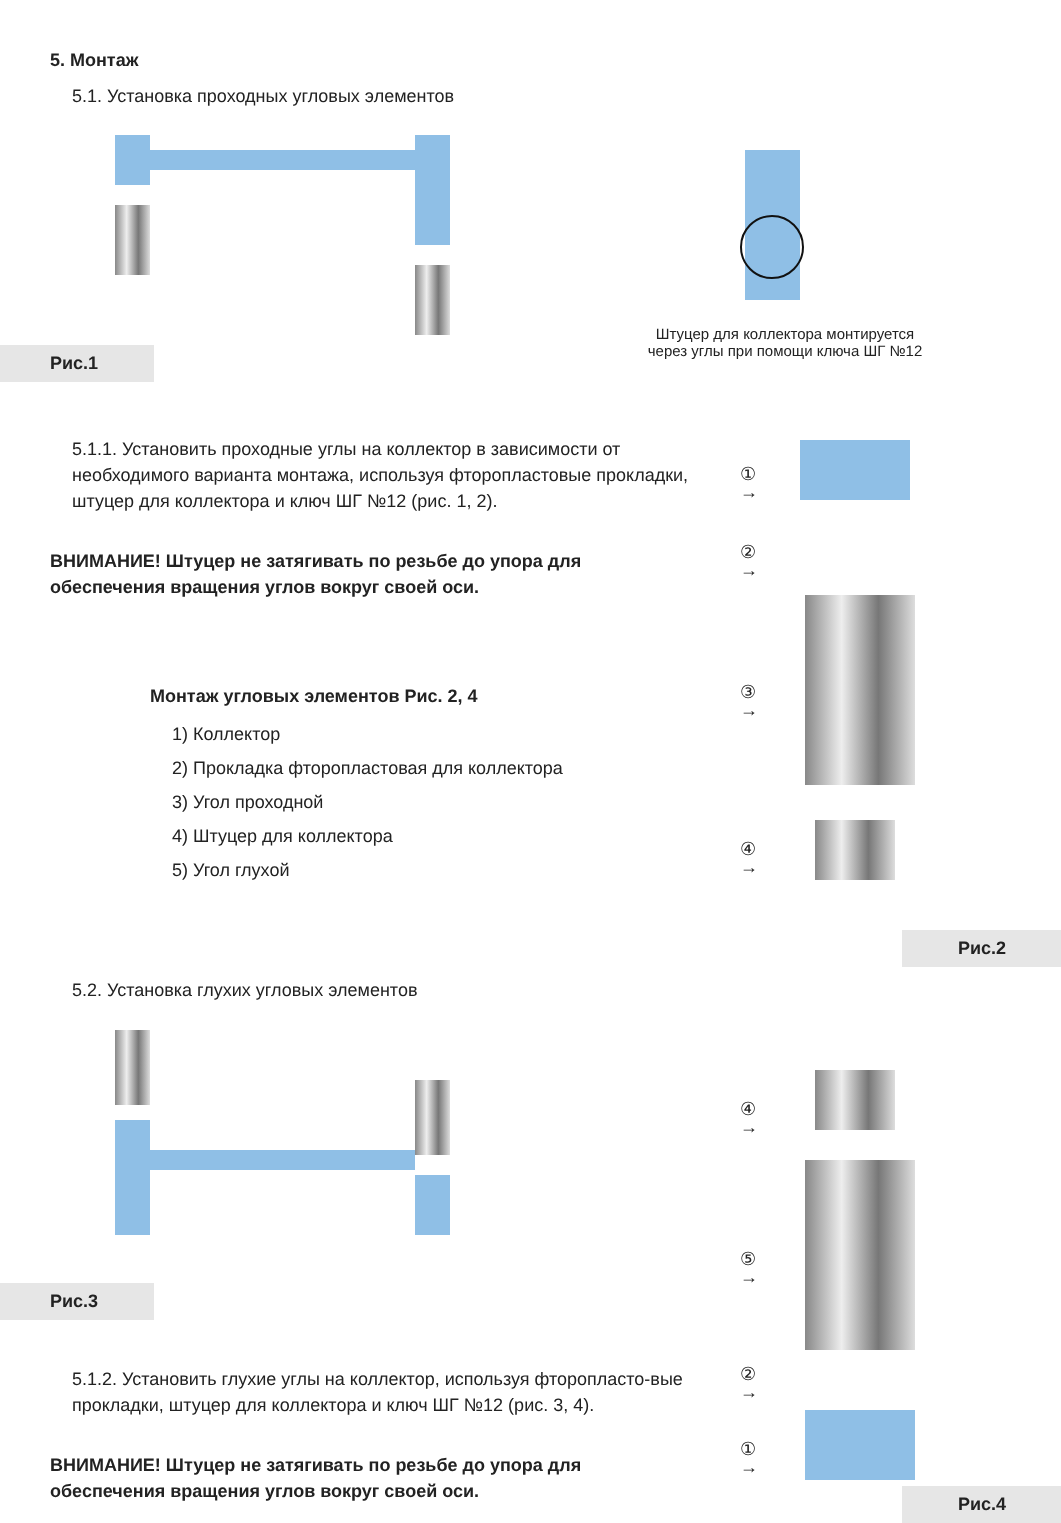5. Монтаж
5.1. Установка проходных угловых элементов
Штуцер для коллектора монтируется
через углы при помощи ключа ШГ №12
Рис.1
5.1.1. Установить проходные углы на коллектор в зависимости от необходимого варианта монтажа, используя фторопластовые прокладки, штуцер для коллектора и ключ ШГ №12 (рис. 1, 2).
ВНИМАНИЕ! Штуцер не затягивать по резьбе до упора для обеспечения вращения углов вокруг своей оси.
Монтаж угловых элементов Рис. 2, 4
1) Коллектор
2) Прокладка фторопластовая для коллектора
3) Угол проходной
4) Штуцер для коллектора
5) Угол глухой
① →
② →
③ →
④ →
Рис.2
5.2. Установка глухих угловых элементов
Рис.3
④ →
⑤ →
② →
① →
5.1.2. Установить глухие углы на коллектор, используя фторопласто-вые прокладки, штуцер для коллектора и ключ ШГ №12 (рис. 3, 4).
ВНИМАНИЕ! Штуцер не затягивать по резьбе до упора для обеспечения вращения углов вокруг своей оси.
Рис.4